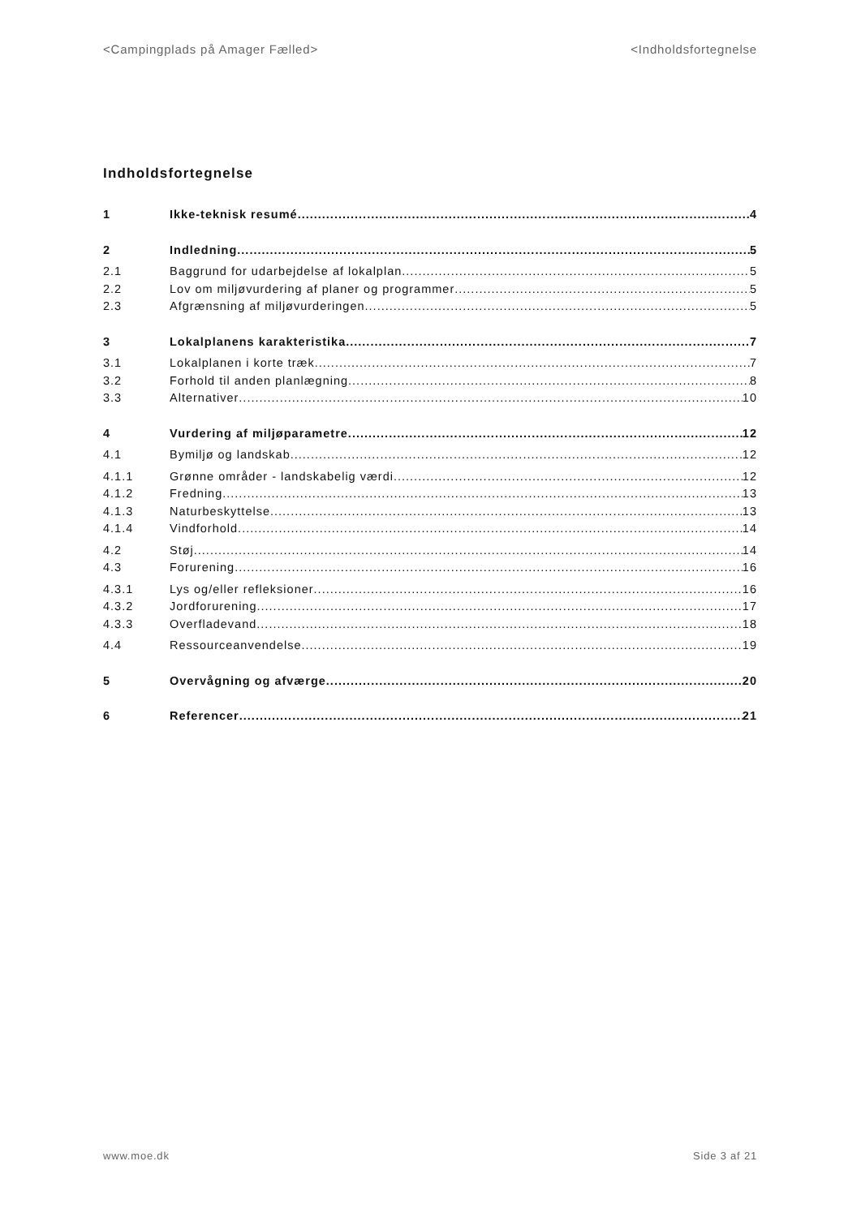<Campingplads på Amager Fælled> <Indholdsfortegnelse
Indholdsfortegnelse
1 Ikke-teknisk resumé 4
2 Indledning 5
2.1 Baggrund for udarbejdelse af lokalplan 5
2.2 Lov om miljøvurdering af planer og programmer 5
2.3 Afgrænsning af miljøvurderingen 5
3 Lokalplanens karakteristika 7
3.1 Lokalplanen i korte træk 7
3.2 Forhold til anden planlægning 8
3.3 Alternativer 10
4 Vurdering af miljøparametre 12
4.1 Bymiljø og landskab 12
4.1.1 Grønne områder - landskabelig værdi 12
4.1.2 Fredning 13
4.1.3 Naturbeskyttelse 13
4.1.4 Vindforhold 14
4.2 Støj 14
4.3 Forurening 16
4.3.1 Lys og/eller refleksioner 16
4.3.2 Jordforurening 17
4.3.3 Overfladevand 18
4.4 Ressourceanvendelse 19
5 Overvågning og afværge 20
6 Referencer 21
www.moe.dk Side 3 af 21